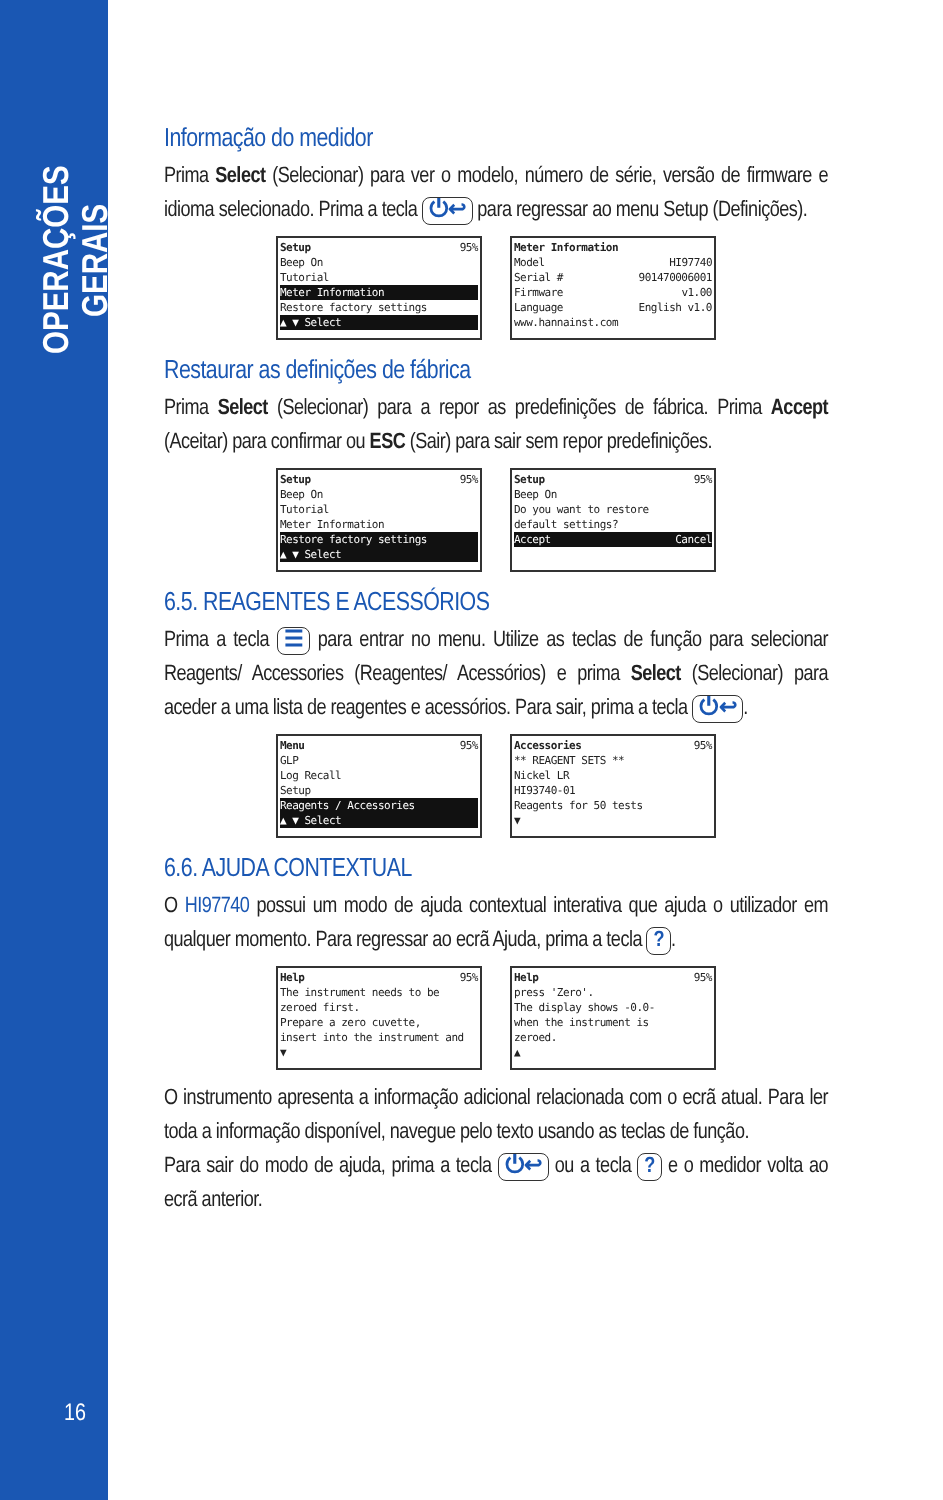OPERAÇÕES GERAIS
16
Informação do medidor
Prima Select (Selecionar) para ver o modelo, número de série, versão de firmware e idioma selecionado. Prima a tecla ⏻↩ para regressar ao menu Setup (Definições).
Setup 95%
Beep On
Tutorial
Meter Information
Restore factory settings
▲ ▼ Select
Meter Information
Model HI97740
Serial # 901470006001
Firmware v1.00
Language English v1.0
www.hannainst.com
Restaurar as definições de fábrica
Prima Select (Selecionar) para a repor as predefinições de fábrica. Prima Accept (Aceitar) para confirmar ou ESC (Sair) para sair sem repor predefinições.
Setup 95%
Beep On
Tutorial
Meter Information
Restore factory settings
▲ ▼ Select
Setup 95%
Beep On
Do you want to restore
default settings?
Accept Cancel
6.5. REAGENTES E ACESSÓRIOS
Prima a tecla ☰ para entrar no menu. Utilize as teclas de função para selecionar Reagents/ Accessories (Reagentes/ Acessórios) e prima Select (Selecionar) para aceder a uma lista de reagentes e acessórios. Para sair, prima a tecla ⏻↩.
Menu 95%
GLP
Log Recall
Setup
Reagents / Accessories
▲ ▼ Select
Accessories 95%
** REAGENT SETS **
Nickel LR
HI93740-01
Reagents for 50 tests
▼
6.6. AJUDA CONTEXTUAL
O HI97740 possui um modo de ajuda contextual interativa que ajuda o utilizador em qualquer momento. Para regressar ao ecrã Ajuda, prima a tecla ?.
Help 95%
The instrument needs to be
zeroed first.
Prepare a zero cuvette,
insert into the instrument and
▼
Help 95%
press 'Zero'.
The display shows -0.0-
when the instrument is
zeroed.
▲
O instrumento apresenta a informação adicional relacionada com o ecrã atual. Para ler toda a informação disponível, navegue pelo texto usando as teclas de função.
Para sair do modo de ajuda, prima a tecla ⏻↩ ou a tecla ? e o medidor volta ao ecrã anterior.